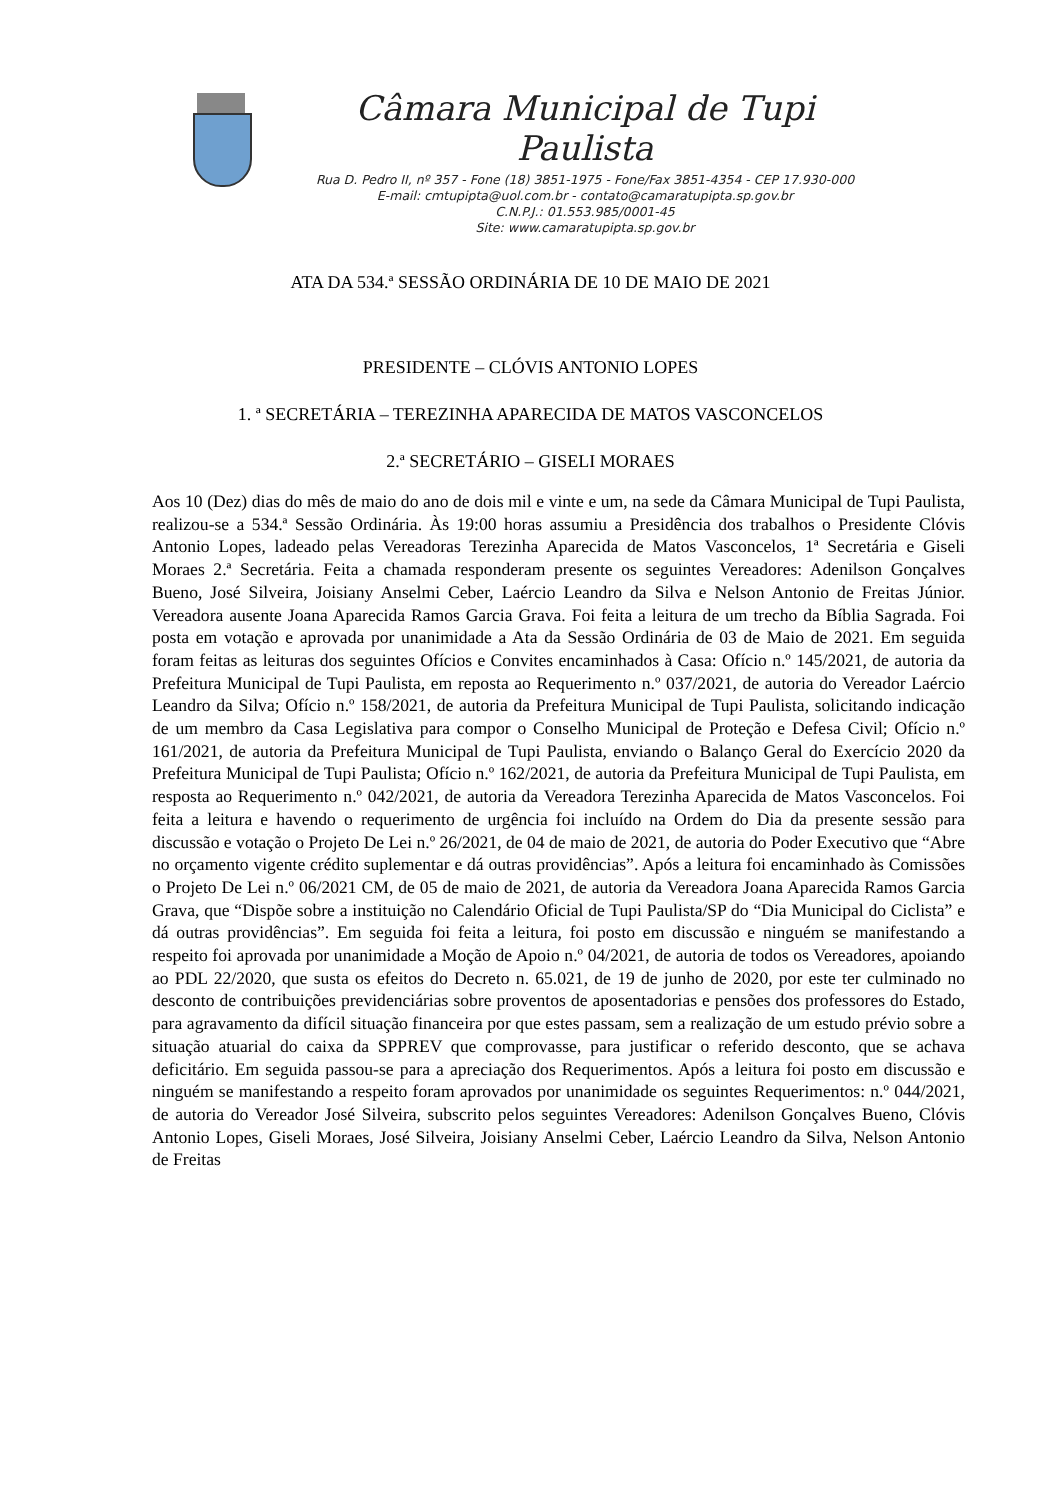Câmara Municipal de Tupi Paulista
Rua D. Pedro II, nº 357 - Fone (18) 3851-1975 - Fone/Fax 3851-4354 - CEP 17.930-000
E-mail: cmtupipta@uol.com.br - contato@camaratupipta.sp.gov.br
C.N.P.J.: 01.553.985/0001-45
Site: www.camaratupipta.sp.gov.br
ATA DA 534.ª SESSÃO ORDINÁRIA DE 10 DE MAIO DE 2021
PRESIDENTE – CLÓVIS ANTONIO LOPES
1. ª SECRETÁRIA – TEREZINHA APARECIDA DE MATOS VASCONCELOS
2.ª SECRETÁRIO – GISELI MORAES
Aos 10 (Dez) dias do mês de maio do ano de dois mil e vinte e um, na sede da Câmara Municipal de Tupi Paulista, realizou-se a 534.ª Sessão Ordinária. Às 19:00 horas assumiu a Presidência dos trabalhos o Presidente Clóvis Antonio Lopes, ladeado pelas Vereadoras Terezinha Aparecida de Matos Vasconcelos, 1ª Secretária e Giseli Moraes 2.ª Secretária. Feita a chamada responderam presente os seguintes Vereadores: Adenilson Gonçalves Bueno, José Silveira, Joisiany Anselmi Ceber, Laércio Leandro da Silva e Nelson Antonio de Freitas Júnior. Vereadora ausente Joana Aparecida Ramos Garcia Grava. Foi feita a leitura de um trecho da Bíblia Sagrada. Foi posta em votação e aprovada por unanimidade a Ata da Sessão Ordinária de 03 de Maio de 2021. Em seguida foram feitas as leituras dos seguintes Ofícios e Convites encaminhados à Casa: Ofício n.º 145/2021, de autoria da Prefeitura Municipal de Tupi Paulista, em reposta ao Requerimento n.º 037/2021, de autoria do Vereador Laércio Leandro da Silva; Ofício n.º 158/2021, de autoria da Prefeitura Municipal de Tupi Paulista, solicitando indicação de um membro da Casa Legislativa para compor o Conselho Municipal de Proteção e Defesa Civil; Ofício n.º 161/2021, de autoria da Prefeitura Municipal de Tupi Paulista, enviando o Balanço Geral do Exercício 2020 da Prefeitura Municipal de Tupi Paulista; Ofício n.º 162/2021, de autoria da Prefeitura Municipal de Tupi Paulista, em resposta ao Requerimento n.º 042/2021, de autoria da Vereadora Terezinha Aparecida de Matos Vasconcelos. Foi feita a leitura e havendo o requerimento de urgência foi incluído na Ordem do Dia da presente sessão para discussão e votação o Projeto De Lei n.º 26/2021, de 04 de maio de 2021, de autoria do Poder Executivo que “Abre no orçamento vigente crédito suplementar e dá outras providências”. Após a leitura foi encaminhado às Comissões o Projeto De Lei n.º 06/2021 CM, de 05 de maio de 2021, de autoria da Vereadora Joana Aparecida Ramos Garcia Grava, que “Dispõe sobre a instituição no Calendário Oficial de Tupi Paulista/SP do “Dia Municipal do Ciclista” e dá outras providências”. Em seguida foi feita a leitura, foi posto em discussão e ninguém se manifestando a respeito foi aprovada por unanimidade a Moção de Apoio n.º 04/2021, de autoria de todos os Vereadores, apoiando ao PDL 22/2020, que susta os efeitos do Decreto n. 65.021, de 19 de junho de 2020, por este ter culminado no desconto de contribuições previdenciárias sobre proventos de aposentadorias e pensões dos professores do Estado, para agravamento da difícil situação financeira por que estes passam, sem a realização de um estudo prévio sobre a situação atuarial do caixa da SPPREV que comprovasse, para justificar o referido desconto, que se achava deficitário. Em seguida passou-se para a apreciação dos Requerimentos. Após a leitura foi posto em discussão e ninguém se manifestando a respeito foram aprovados por unanimidade os seguintes Requerimentos: n.º 044/2021, de autoria do Vereador José Silveira, subscrito pelos seguintes Vereadores: Adenilson Gonçalves Bueno, Clóvis Antonio Lopes, Giseli Moraes, José Silveira, Joisiany Anselmi Ceber, Laércio Leandro da Silva, Nelson Antonio de Freitas